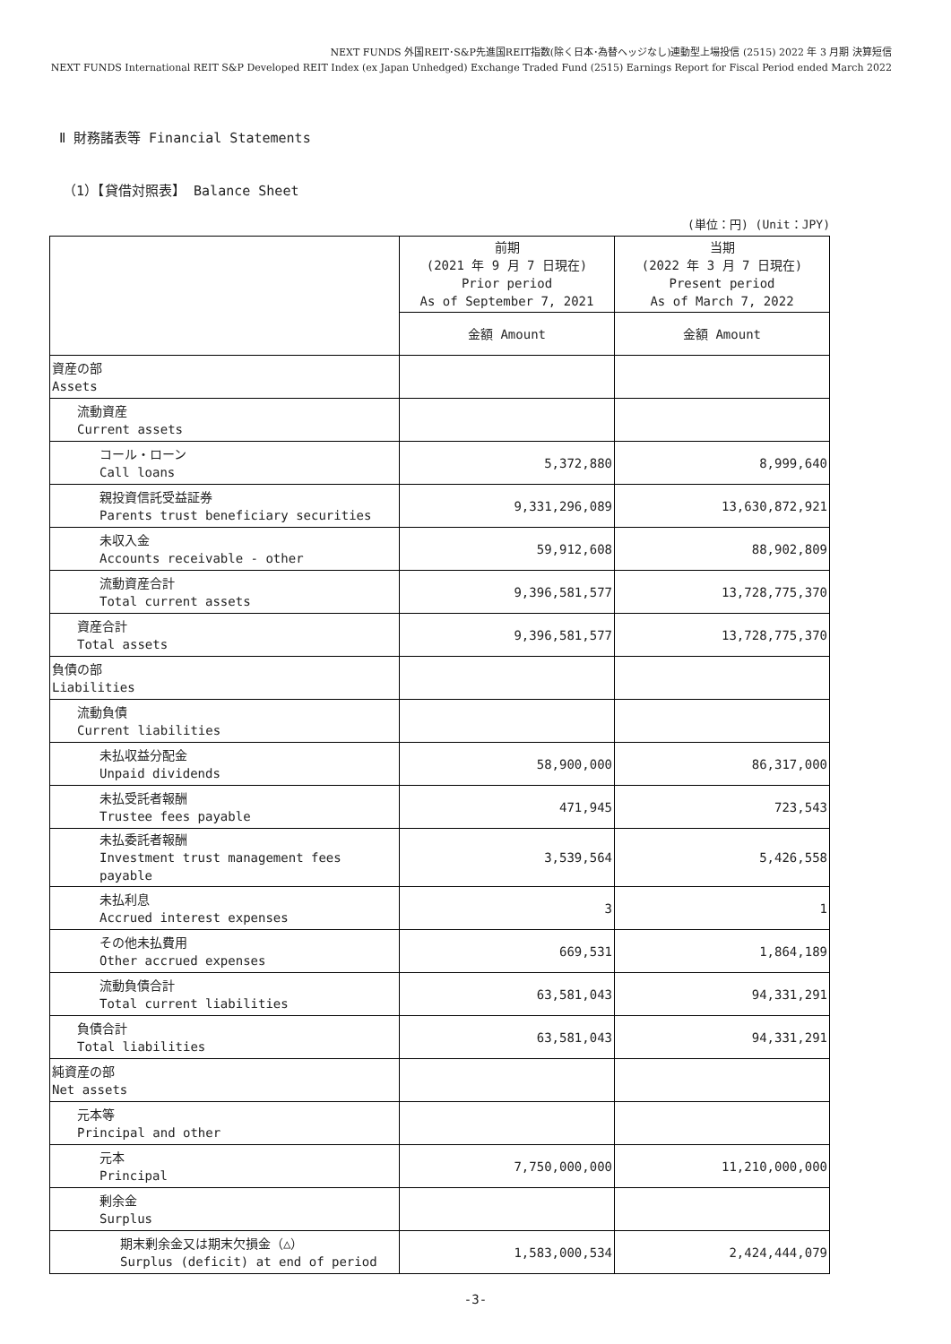NEXT FUNDS 外国REIT･S&P先進国REIT指数(除く日本･為替ヘッジなし)連動型上場投信 (2515) 2022 年 3 月期 決算短信
NEXT FUNDS International REIT S&P Developed REIT Index (ex Japan Unhedged) Exchange Traded Fund (2515) Earnings Report for Fiscal Period ended March 2022
Ⅱ 財務諸表等 Financial Statements
（1）【貸借対照表】 Balance Sheet
(単位：円) (Unit：JPY)
| | 前期 (2021 年 9 月 7 日現在) Prior period As of September 7, 2021 | 当期 (2022 年 3 月 7 日現在) Present period As of March 7, 2022 |
| --- | --- | --- |
| | 金額 Amount | 金額 Amount |
| 資産の部 Assets | | |
| 流動資産 Current assets | | |
| コール・ローン Call loans | 5,372,880 | 8,999,640 |
| 親投資信託受益証券 Parents trust beneficiary securities | 9,331,296,089 | 13,630,872,921 |
| 未収入金 Accounts receivable - other | 59,912,608 | 88,902,809 |
| 流動資産合計 Total current assets | 9,396,581,577 | 13,728,775,370 |
| 資産合計 Total assets | 9,396,581,577 | 13,728,775,370 |
| 負債の部 Liabilities | | |
| 流動負債 Current liabilities | | |
| 未払収益分配金 Unpaid dividends | 58,900,000 | 86,317,000 |
| 未払受託者報酬 Trustee fees payable | 471,945 | 723,543 |
| 未払委託者報酬 Investment trust management fees payable | 3,539,564 | 5,426,558 |
| 未払利息 Accrued interest expenses | 3 | 1 |
| その他未払費用 Other accrued expenses | 669,531 | 1,864,189 |
| 流動負債合計 Total current liabilities | 63,581,043 | 94,331,291 |
| 負債合計 Total liabilities | 63,581,043 | 94,331,291 |
| 純資産の部 Net assets | | |
| 元本等 Principal and other | | |
| 元本 Principal | 7,750,000,000 | 11,210,000,000 |
| 剰余金 Surplus | | |
| 期末剰余金又は期末欠損金（△） Surplus (deficit) at end of period | 1,583,000,534 | 2,424,444,079 |
-3-